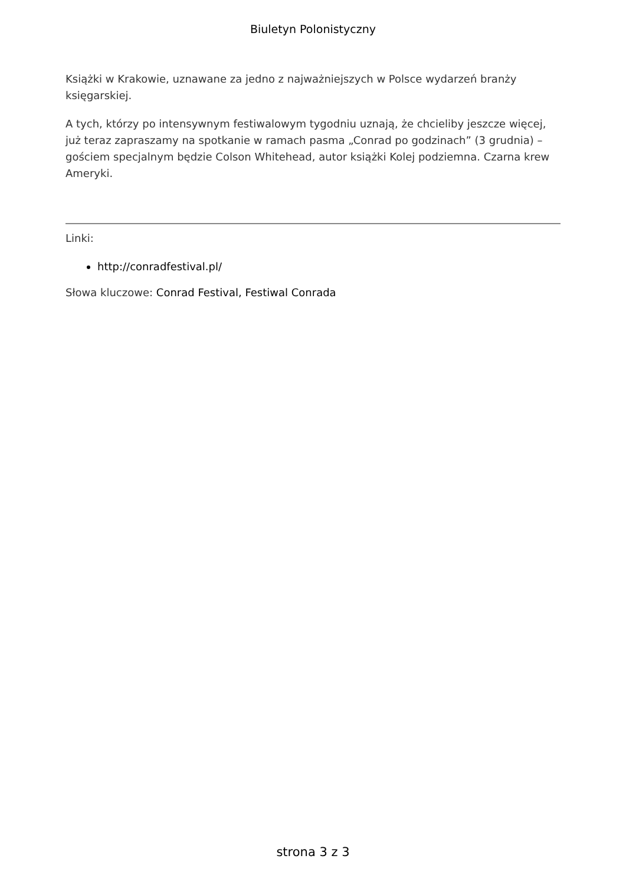Biuletyn Polonistyczny
Książki w Krakowie, uznawane za jedno z najważniejszych w Polsce wydarzeń branży księgarskiej.
A tych, którzy po intensywnym festiwalowym tygodniu uznają, że chcieliby jeszcze więcej, już teraz zapraszamy na spotkanie w ramach pasma „Conrad po godzinach” (3 grudnia) – gościem specjalnym będzie Colson Whitehead, autor książki Kolej podziemna. Czarna krew Ameryki.
Linki:
http://conradfestival.pl/
Słowa kluczowe: Conrad Festival, Festiwal Conrada
strona 3 z 3